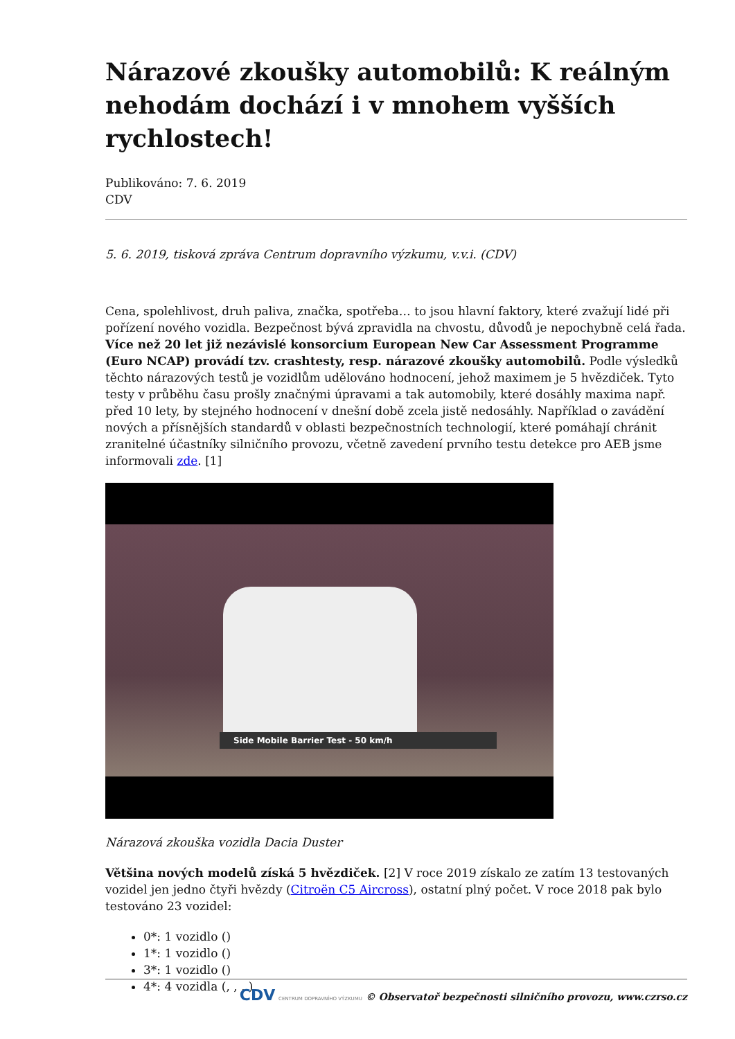Nárazové zkoušky automobilů: K reálným nehodám dochází i v mnohem vyšších rychlostech!
Publikováno: 7. 6. 2019
CDV
5. 6. 2019, tisková zpráva Centrum dopravního výzkumu, v.v.i. (CDV)
Cena, spolehlivost, druh paliva, značka, spotřeba… to jsou hlavní faktory, které zvažují lidé při pořízení nového vozidla. Bezpečnost bývá zpravidla na chvostu, důvodů je nepochybně celá řada. Více než 20 let již nezávislé konsorcium European New Car Assessment Programme (Euro NCAP) provádí tzv. crashtesty, resp. nárazové zkoušky automobilů. Podle výsledků těchto nárazových testů je vozidlům udělováno hodnocení, jehož maximem je 5 hvězdiček. Tyto testy v průběhu času prošly značnými úpravami a tak automobily, které dosáhly maxima např. před 10 lety, by stejného hodnocení v dnešní době zcela jistě nedosáhly. Například o zavádění nových a přísnějších standardů v oblasti bezpečnostních technologií, které pomáhají chránit zranitelné účastníky silničního provozu, včetně zavedení prvního testu detekce pro AEB jsme informovali zde. [1]
Side Mobile Barrier Test - 50 km/h
Nárazová zkouška vozidla Dacia Duster
Většina nových modelů získá 5 hvězdiček. [2] V roce 2019 získalo ze zatím 13 testovaných vozidel jen jedno čtyři hvězdy (Citroën C5 Aircross), ostatní plný počet. V roce 2018 pak bylo testováno 23 vozidel:
0*: 1 vozidlo ()
1*: 1 vozidlo ()
3*: 1 vozidlo ()
4*: 4 vozidla (, , , )
CDV CENTRUM DOPRAVNÍHO VÝZKUMU © Observatoř bezpečnosti silničního provozu, www.czrso.cz